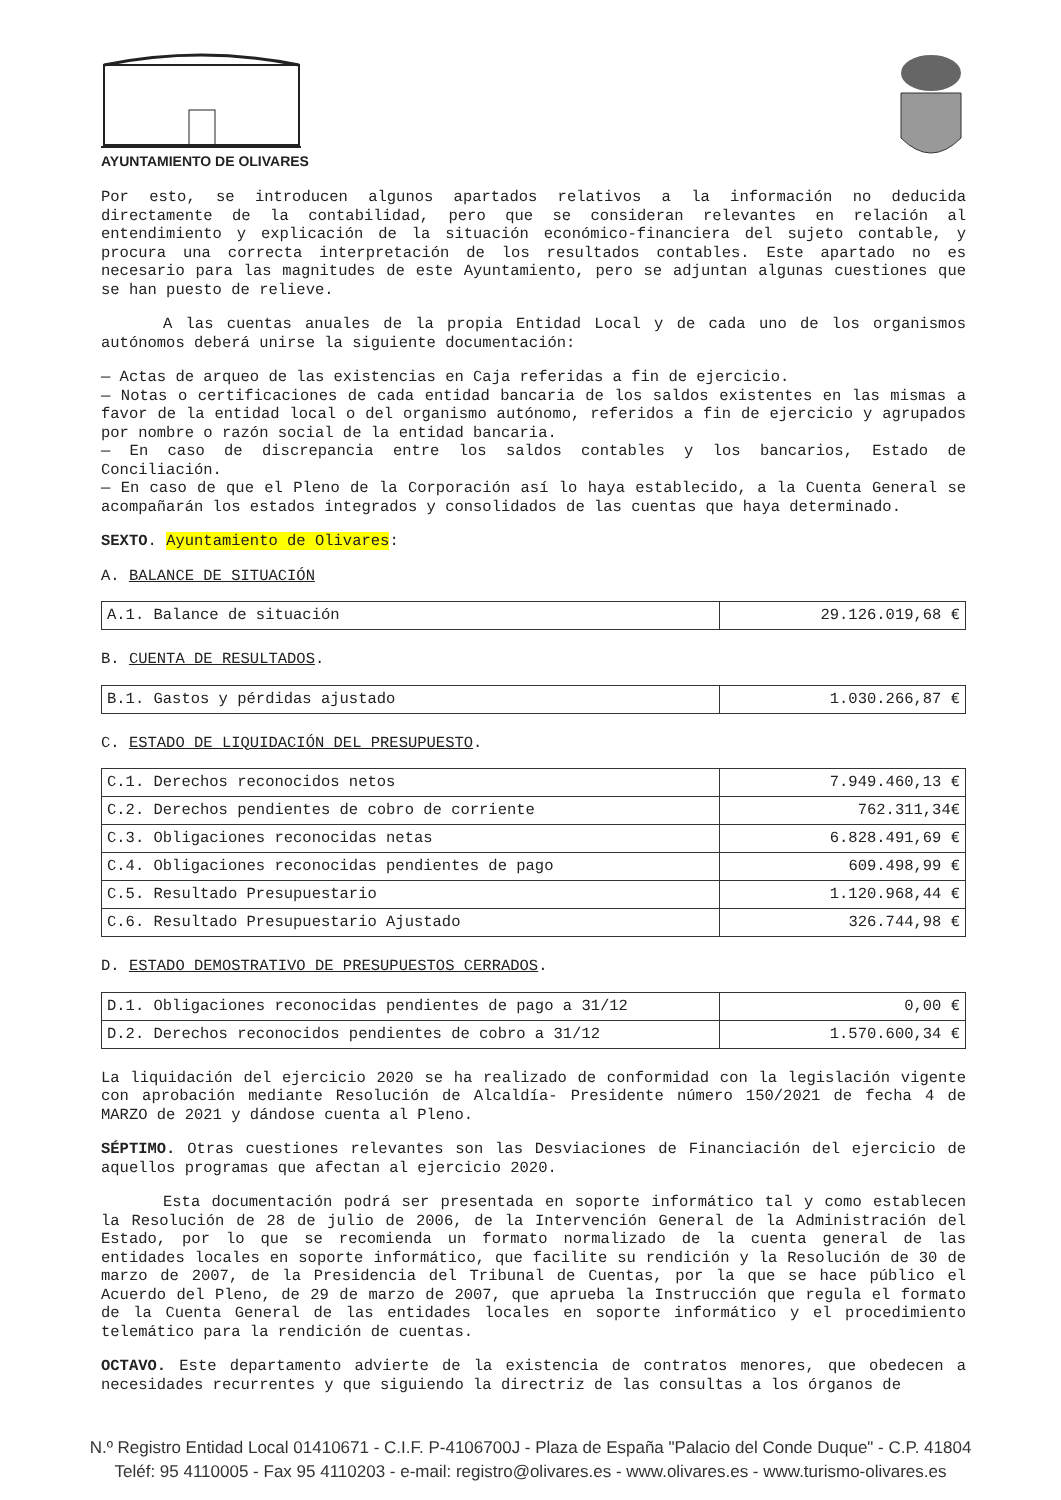AYUNTAMIENTO DE OLIVARES
Por esto, se introducen algunos apartados relativos a la información no deducida directamente de la contabilidad, pero que se consideran relevantes en relación al entendimiento y explicación de la situación económico-financiera del sujeto contable, y procura una correcta interpretación de los resultados contables. Este apartado no es necesario para las magnitudes de este Ayuntamiento, pero se adjuntan algunas cuestiones que se han puesto de relieve.
A las cuentas anuales de la propia Entidad Local y de cada uno de los organismos autónomos deberá unirse la siguiente documentación:
— Actas de arqueo de las existencias en Caja referidas a fin de ejercicio.
— Notas o certificaciones de cada entidad bancaria de los saldos existentes en las mismas a favor de la entidad local o del organismo autónomo, referidos a fin de ejercicio y agrupados por nombre o razón social de la entidad bancaria.
— En caso de discrepancia entre los saldos contables y los bancarios, Estado de Conciliación.
— En caso de que el Pleno de la Corporación así lo haya establecido, a la Cuenta General se acompañarán los estados integrados y consolidados de las cuentas que haya determinado.
SEXTO. Ayuntamiento de Olivares:
A. BALANCE DE SITUACIÓN
| A.1. Balance de situación | 29.126.019,68 € |
B. CUENTA DE RESULTADOS.
| B.1. Gastos y pérdidas ajustado | 1.030.266,87 € |
C. ESTADO DE LIQUIDACIÓN DEL PRESUPUESTO.
| C.1. Derechos reconocidos netos | 7.949.460,13 € |
| C.2. Derechos pendientes de cobro de corriente | 762.311,34€ |
| C.3. Obligaciones reconocidas netas | 6.828.491,69 € |
| C.4. Obligaciones reconocidas pendientes de pago | 609.498,99 € |
| C.5. Resultado Presupuestario | 1.120.968,44 € |
| C.6. Resultado Presupuestario Ajustado | 326.744,98 € |
D. ESTADO DEMOSTRATIVO DE PRESUPUESTOS CERRADOS.
| D.1. Obligaciones reconocidas pendientes de pago a 31/12 | 0,00 € |
| D.2. Derechos reconocidos pendientes de cobro a 31/12 | 1.570.600,34 € |
La liquidación del ejercicio 2020 se ha realizado de conformidad con la legislación vigente con aprobación mediante Resolución de Alcaldía- Presidente número 150/2021 de fecha 4 de MARZO de 2021 y dándose cuenta al Pleno.
SÉPTIMO. Otras cuestiones relevantes son las Desviaciones de Financiación del ejercicio de aquellos programas que afectan al ejercicio 2020.
Esta documentación podrá ser presentada en soporte informático tal y como establecen la Resolución de 28 de julio de 2006, de la Intervención General de la Administración del Estado, por lo que se recomienda un formato normalizado de la cuenta general de las entidades locales en soporte informático, que facilite su rendición y la Resolución de 30 de marzo de 2007, de la Presidencia del Tribunal de Cuentas, por la que se hace público el Acuerdo del Pleno, de 29 de marzo de 2007, que aprueba la Instrucción que regula el formato de la Cuenta General de las entidades locales en soporte informático y el procedimiento telemático para la rendición de cuentas.
OCTAVO. Este departamento advierte de la existencia de contratos menores, que obedecen a necesidades recurrentes y que siguiendo la directriz de las consultas a los órganos de
N.º Registro Entidad Local 01410671 - C.I.F. P-4106700J - Plaza de España "Palacio del Conde Duque" - C.P. 41804
Teléf: 95 4110005 - Fax 95 4110203 - e-mail: registro@olivares.es - www.olivares.es - www.turismo-olivares.es